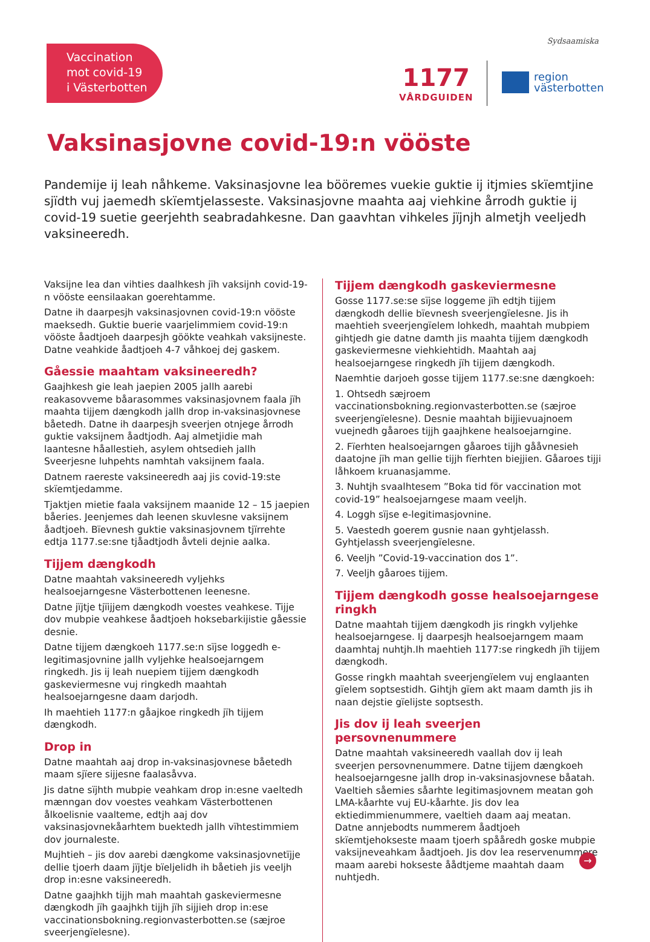Vaccination
mot covid-19
i Västerbotten
Sydsaamiska
1177
VÅRDGUIDEN
region
västerbotten
Vaksinasjovne covid-19:n vööste
Pandemije ij leah nåhkeme. Vaksinasjovne lea bööremes vuekie guktie ij itjmies skïemtjine sjïdth vuj jaemedh skïemtjelasseste. Vaksinasjovne maahta aaj viehkine årrodh guktie ij covid-19 suetie geerjehth seabradahkesne. Dan gaavhtan vihkeles jïjnjh almetjh veeljedh vaksineeredh.
Vaksijne lea dan vihties daalhkesh jïh vaksijnh covid-19-n vööste eensilaakan goerehtamme.
Datne ih daarpesjh vaksinasjovnen covid-19:n vööste maeksedh. Guktie buerie vaarjelimmiem covid-19:n vööste åadtjoeh daarpesjh göökte veahkah vaksijneste. Datne veahkide åadtjoeh 4-7 våhkoej dej gaskem.
Gåessie maahtam vaksineeredh?
Gaajhkesh gie leah jaepien 2005 jallh aarebi reakasovveme båarasommes vaksinasjovnem faala jïh maahta tijjem dængkodh jallh drop in-vaksinasjovnese båetedh. Datne ih daarpesjh sveerjen otnjege årrodh guktie vaksijnem åadtjodh. Aaj almetjidie mah laantesne håallestieh, asylem ohtsedieh jallh Sveerjesne luhpehts namhtah vaksijnem faala.
Datnem raereste vaksineeredh aaj jis covid-19:ste skïemtjedamme.
Tjaktjen mietie faala vaksijnem maanide 12 – 15 jaepien båeries. Jeenjemes dah leenen skuvlesne vaksijnem åadtjoeh. Bïevnesh guktie vaksinasjovnem tjïrrehte edtja 1177.se:sne tjåadtjodh åvteli dejnie aalka.
Tijjem dængkodh
Datne maahtah vaksineeredh vyljehks healsoejarngesne Västerbottenen leenesne.
Datne jïjtje tjïijjem dængkodh voestes veahkese. Tijje dov mubpie veahkese åadtjoeh hoksebarkijistie gåessie desnie.
Datne tijjem dængkoeh 1177.se:n sïjse loggedh e-legitimasjovnine jallh vyljehke healsoejarngem ringkedh. Jis ij leah nuepiem tijjem dængkodh gaskeviermesne vuj ringkedh maahtah healsoejarngesne daam darjodh.
Ih maehtieh 1177:n gåajkoe ringkedh jïh tijjem dængkodh.
Drop in
Datne maahtah aaj drop in-vaksinasjovnese båetedh maam sjïere sijjesne faalasåvva.
Jis datne sïjhth mubpie veahkam drop in:esne vaeltedh mænngan dov voestes veahkam Västerbottenen ålkoelisnie vaalteme, edtjh aaj dov vaksinasjovnekåarhtem buektedh jallh vïhtestimmiem dov journaleste.
Mujhtieh – jis dov aarebi dængkome vaksinasjovnetïjje dellie tjoerh daam jïjtje bïeljelidh ih båetieh jis veeljh drop in:esne vaksineeredh.
Datne gaajhkh tijjh mah maahtah gaskeviermesne dængkodh jïh gaajhkh tijjh jïh sijjieh drop in:ese vaccinationsbokning.regionvasterbotten.se (sæjroe sveerjengïelesne).
Tijjem dængkodh gaskeviermesne
Gosse 1177.se:se sïjse loggeme jïh edtjh tijjem dængkodh dellie bïevnesh sveerjengïelesne. Jis ih maehtieh sveerjengïelem lohkedh, maahtah mubpiem gihtjedh gie datne damth jis maahta tijjem dængkodh gaskeviermesne viehkiehtidh. Maahtah aaj healsoejarngese ringkedh jïh tijjem dængkodh.
Naemhtie darjoeh gosse tijjem 1177.se:sne dængkoeh:
1. Ohtsedh sæjroem vaccinationsbokning.regionvasterbotten.se (sæjroe sveerjengïelesne). Desnie maahtah bijjievuajnoem vuejnedh gåaroes tijjh gaajhkene healsoejarngine.
2. Fïerhten healsoejarngen gåaroes tijjh gååvnesieh daatojne jïh man gellie tijjh fïerhten biejjien. Gåaroes tijji låhkoem kruanasjamme.
3. Nuhtjh svaalhtesem ”Boka tid för vaccination mot covid-19” healsoejarngese maam veeljh.
4. Loggh sïjse e-legitimasjovnine.
5. Vaestedh goerem gusnie naan gyhtjelassh. Gyhtjelassh sveerjengïelesne.
6. Veeljh ”Covid-19-vaccination dos 1”.
7. Veeljh gåaroes tijjem.
Tijjem dængkodh gosse healsoejarngese ringkh
Datne maahtah tijjem dængkodh jis ringkh vyljehke healsoejarngese. Ij daarpesjh healsoejarngem maam daamhtaj nuhtjh.Ih maehtieh 1177:se ringkedh jïh tijjem dængkodh.
Gosse ringkh maahtah sveerjengïelem vuj englaanten gïelem soptsestidh. Gihtjh gïem akt maam damth jis ih naan dejstie gïelijste soptsesth.
Jis dov ij leah sveerjen persovnenummere
Datne maahtah vaksineeredh vaallah dov ij leah sveerjen persovnenummere. Datne tijjem dængkoeh healsoejarngesne jallh drop in-vaksinasjovnese båatah. Vaeltieh såemies såarhte legitimasjovnem meatan goh LMA-kåarhte vuj EU-kåarhte. Jis dov lea ektiedimmienummere, vaeltieh daam aaj meatan. Datne annjebodts nummerem åadtjoeh skïemtjehokseste maam tjoerh spååredh goske mubpie vaksijneveahkam åadtjoeh. Jis dov lea reservenummere maam aarebi hokseste åådtjeme maahtah daam nuhtjedh.
→